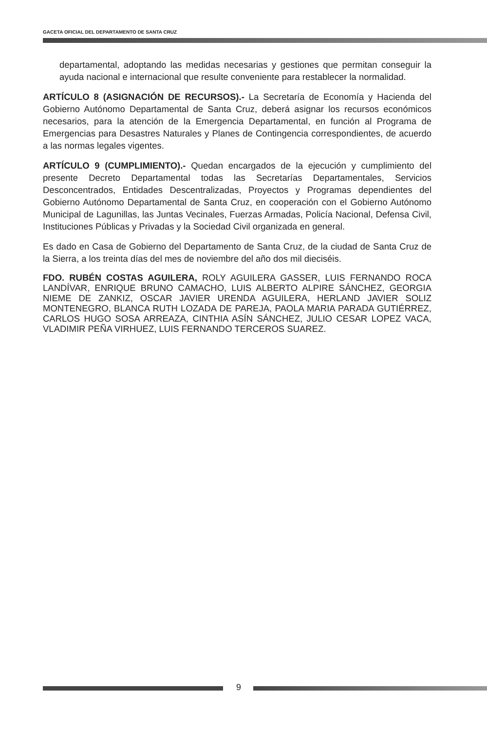GACETA OFICIAL DEL DEPARTAMENTO DE SANTA CRUZ
departamental, adoptando las medidas necesarias y gestiones que permitan conseguir la ayuda nacional e internacional que resulte conveniente para restablecer la normalidad.
ARTÍCULO 8 (ASIGNACIÓN DE RECURSOS).- La Secretaría de Economía y Hacienda del Gobierno Autónomo Departamental de Santa Cruz, deberá asignar los recursos económicos necesarios, para la atención de la Emergencia Departamental, en función al Programa de Emergencias para Desastres Naturales y Planes de Contingencia correspondientes, de acuerdo a las normas legales vigentes.
ARTÍCULO 9 (CUMPLIMIENTO).- Quedan encargados de la ejecución y cumplimiento del presente Decreto Departamental todas las Secretarías Departamentales, Servicios Desconcentrados, Entidades Descentralizadas, Proyectos y Programas dependientes del Gobierno Autónomo Departamental de Santa Cruz, en cooperación con el Gobierno Autónomo Municipal de Lagunillas, las Juntas Vecinales, Fuerzas Armadas, Policía Nacional, Defensa Civil, Instituciones Públicas y Privadas y la Sociedad Civil organizada en general.
Es dado en Casa de Gobierno del Departamento de Santa Cruz, de la ciudad de Santa Cruz de la Sierra, a los treinta días del mes de noviembre del año dos mil dieciséis.
FDO. RUBÉN COSTAS AGUILERA, ROLY AGUILERA GASSER, LUIS FERNANDO ROCA LANDÍVAR, ENRIQUE BRUNO CAMACHO, LUIS ALBERTO ALPIRE SÁNCHEZ, GEORGIA NIEME DE ZANKIZ, OSCAR JAVIER URENDA AGUILERA, HERLAND JAVIER SOLIZ MONTENEGRO, BLANCA RUTH LOZADA DE PAREJA, PAOLA MARIA PARADA GUTIÉRREZ, CARLOS HUGO SOSA ARREAZA, CINTHIA ASÍN SÁNCHEZ, JULIO CESAR LOPEZ VACA, VLADIMIR PEÑA VIRHUEZ, LUIS FERNANDO TERCEROS SUAREZ.
9